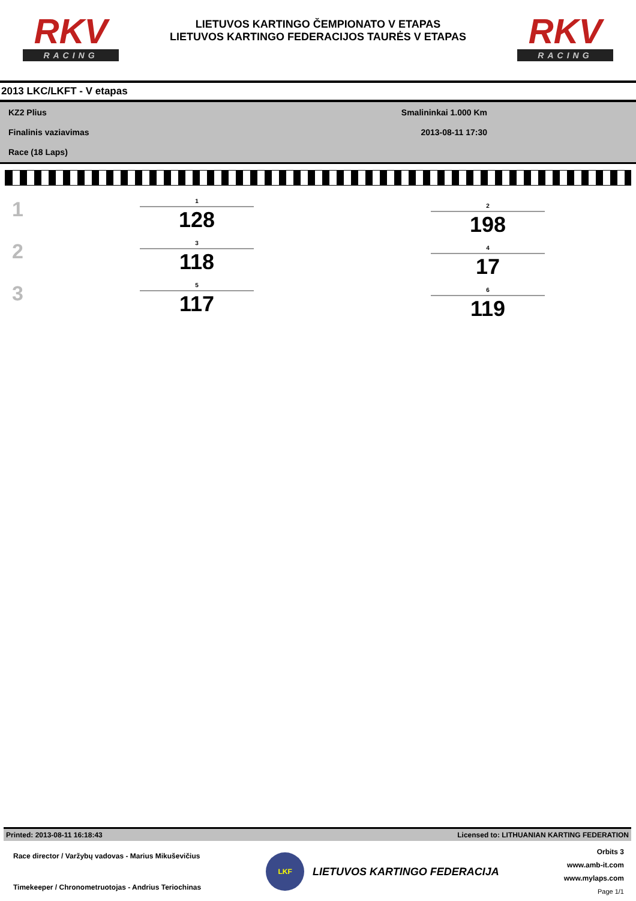RKV
RACING
LIETUVOS KARTINGO ČEMPIONATO V ETAPAS
LIETUVOS KARTINGO FEDERACIJOS TAURĖS V ETAPAS
RKV
RACING
2013 LKC/LKFT - V etapas
KZ2 Plius
Finalinis vaziavimas
Race (18 Laps)
Smalininkai 1.000 Km
2013-08-11 17:30
1
2
3
1
128
3
118
5
117
2
198
4
17
6
119
Printed: 2013-08-11 16:18:43 Licensed to: LITHUANIAN KARTING FEDERATION
Race director / Varžybų vadovas - Marius Mikuševičius
Timekeeper / Chronometruotojas - Andrius Teriochinas
LKF
LIETUVOS KARTINGO FEDERACIJA
Orbits 3
www.amb-it.com
www.mylaps.com
Page 1/1